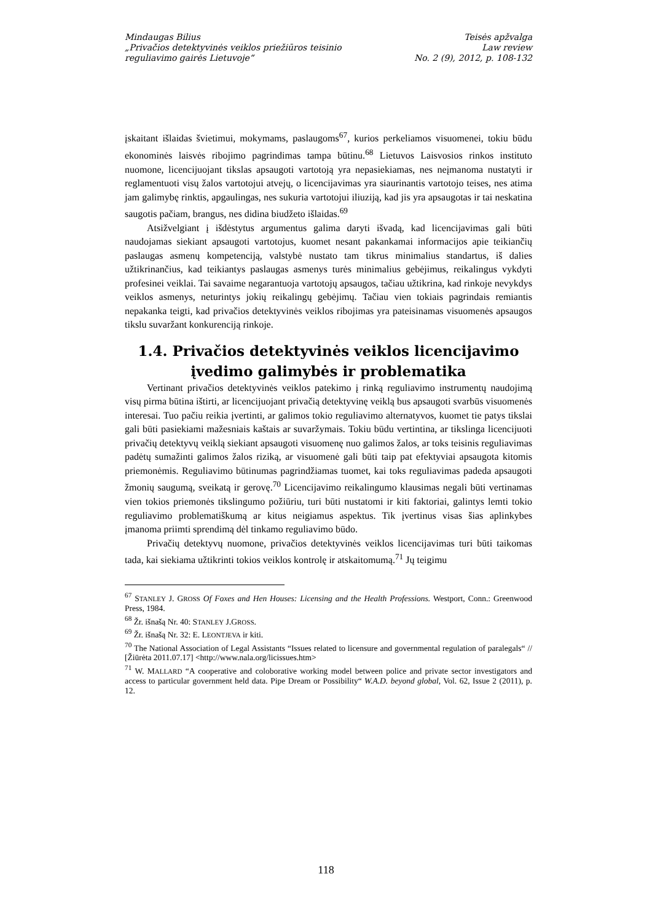Mindaugas Bilius
„Privačios detektyvinės veiklos priežiūros teisinio
reguliavimo gairės Lietuvoje“
Teisės apžvalga
Law review
No. 2 (9), 2012, p. 108-132
įskaitant išlaidas švietimui, mokymams, paslaugoms<sup>67</sup>, kurios perkeliamos visuomenei, tokiu būdu ekonominės laisvės ribojimo pagrindimas tampa būtinu.<sup>68</sup> Lietuvos Laisvosios rinkos instituto nuomone, licencijuojant tikslas apsaugoti vartotoją yra nepasiekiamas, nes neįmanoma nustatyti ir reglamentuoti visų žalos vartotojui atvejų, o licencijavimas yra siaurinantis vartotojo teises, nes atima jam galimybę rinktis, apgaulingas, nes sukuria vartotojui iliuziją, kad jis yra apsaugotas ir tai neskatina saugotis pačiam, brangus, nes didina biudžeto išlaidas.<sup>69</sup>
Atsižvelgiant į išdėstytus argumentus galima daryti išvadą, kad licencijavimas gali būti naudojamas siekiant apsaugoti vartotojus, kuomet nesant pakankamai informacijos apie teikiančių paslaugas asmenų kompetenciją, valstybė nustato tam tikrus minimalius standartus, iš dalies užtikrinančius, kad teikiantys paslaugas asmenys turės minimalius gebėjimus, reikalingus vykdyti profesinei veiklai. Tai savaime negarantuoja vartotojų apsaugos, tačiau užtikrina, kad rinkoje nevykdys veiklos asmenys, neturintys jokių reikalingų gebėjimų. Tačiau vien tokiais pagrindais remiantis nepakanka teigti, kad privačios detektyvinės veiklos ribojimas yra pateisinamas visuomenės apsaugos tikslu suvaržant konkurenciją rinkoje.
1.4. Privačios detektyvinės veiklos licencijavimo įvedimo galimybės ir problematika
Vertinant privačios detektyvinės veiklos patekimo į rinką reguliavimo instrumentų naudojimą visų pirma būtina ištirti, ar licencijuojant privačią detektyvinę veiklą bus apsaugoti svarbūs visuomenės interesai. Tuo pačiu reikia įvertinti, ar galimos tokio reguliavimo alternatyvos, kuomet tie patys tikslai gali būti pasiekiami mažesniais kaštais ar suvaržymais. Tokiu būdu vertintina, ar tikslinga licencijuoti privačių detektyvų veiklą siekiant apsaugoti visuomenę nuo galimos žalos, ar toks teisinis reguliavimas padėtų sumažinti galimos žalos riziką, ar visuomenė gali būti taip pat efektyviai apsaugota kitomis priemonėmis. Reguliavimo būtinumas pagrindžiamas tuomet, kai toks reguliavimas padeda apsaugoti žmonių saugumą, sveikatą ir gerovę.<sup>70</sup> Licencijavimo reikalingumo klausimas negali būti vertinamas vien tokios priemonės tikslingumo požiūriu, turi būti nustatomi ir kiti faktoriai, galintys lemti tokio reguliavimo problematiškumą ar kitus neigiamus aspektus. Tik įvertinus visas šias aplinkybes įmanoma priimti sprendimą dėl tinkamo reguliavimo būdo.
Privačių detektyvų nuomone, privačios detektyvinės veiklos licencijavimas turi būti taikomas tada, kai siekiama užtikrinti tokios veiklos kontrolę ir atskaitomumą.<sup>71</sup> Jų teigimu
<sup>67</sup> STANLEY J. GROSS Of Foxes and Hen Houses: Licensing and the Health Professions. Westport, Conn.: Greenwood Press, 1984.
<sup>68</sup> Žr. išnašą Nr. 40: STANLEY J.GROSS.
<sup>69</sup> Žr. išnašą Nr. 32: E. LEONTJEVA ir kiti.
<sup>70</sup> The National Association of Legal Assistants “Issues related to licensure and governmental regulation of paralegals“ // [Žiūrėta 2011.07.17] <http://www.nala.org/licissues.htm>
<sup>71</sup> W. MALLARD “A cooperative and coloborative working model between police and private sector investigators and access to particular government held data. Pipe Dream or Possibility“ W.A.D. beyond global, Vol. 62, Issue 2 (2011), p. 12.
118